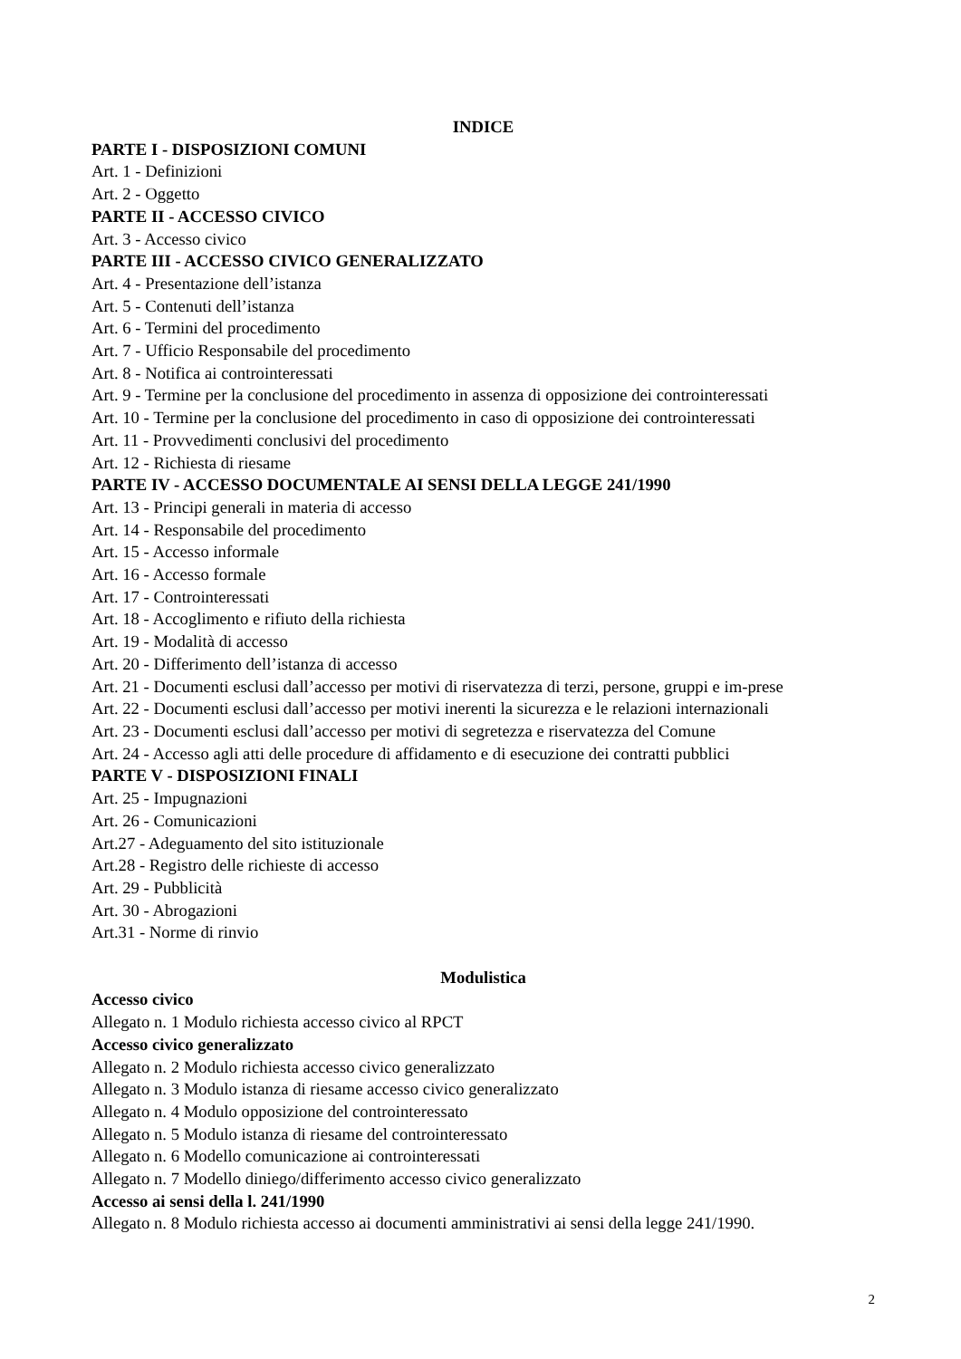INDICE
PARTE I - DISPOSIZIONI COMUNI
Art. 1 - Definizioni
Art. 2 - Oggetto
PARTE II - ACCESSO CIVICO
Art. 3 - Accesso civico
PARTE III - ACCESSO CIVICO GENERALIZZATO
Art. 4 - Presentazione dell’istanza
Art. 5 - Contenuti dell’istanza
Art. 6 - Termini del procedimento
Art. 7 - Ufficio Responsabile del procedimento
Art. 8 - Notifica ai controinteressati
Art. 9 - Termine per la conclusione del procedimento in assenza di opposizione dei controinteressati
Art. 10 - Termine per la conclusione del procedimento in caso di opposizione dei controinteressati
Art. 11 - Provvedimenti conclusivi del procedimento
Art. 12 - Richiesta di riesame
PARTE IV - ACCESSO DOCUMENTALE AI SENSI DELLA LEGGE 241/1990
Art. 13 - Principi generali in materia di accesso
Art. 14 - Responsabile del procedimento
Art. 15 - Accesso informale
Art. 16 - Accesso formale
Art. 17 - Controinteressati
Art. 18 - Accoglimento e rifiuto della richiesta
Art. 19 - Modalità di accesso
Art. 20 - Differimento dell’istanza di accesso
Art. 21 - Documenti esclusi dall’accesso per motivi di riservatezza di terzi, persone, gruppi e im-prese
Art. 22 - Documenti esclusi dall’accesso per motivi inerenti la sicurezza e le relazioni internazionali
Art. 23 - Documenti esclusi dall’accesso per motivi di segretezza e riservatezza del Comune
Art. 24 - Accesso agli atti delle procedure di affidamento e di esecuzione dei contratti pubblici
PARTE V - DISPOSIZIONI FINALI
Art. 25 - Impugnazioni
Art. 26 - Comunicazioni
Art.27 - Adeguamento del sito istituzionale
Art.28 - Registro delle richieste di accesso
Art. 29 - Pubblicità
Art. 30 - Abrogazioni
Art.31 - Norme di rinvio
Modulistica
Accesso civico
Allegato n. 1 Modulo richiesta accesso civico al RPCT
Accesso civico generalizzato
Allegato n. 2 Modulo richiesta accesso civico generalizzato
Allegato n. 3 Modulo istanza di riesame accesso civico generalizzato
Allegato n. 4 Modulo opposizione del controinteressato
Allegato n. 5 Modulo istanza di riesame del controinteressato
Allegato n. 6 Modello comunicazione ai controinteressati
Allegato n. 7 Modello diniego/differimento accesso civico generalizzato
Accesso ai sensi della l. 241/1990
Allegato n. 8 Modulo richiesta accesso ai documenti amministrativi ai sensi della legge 241/1990.
2